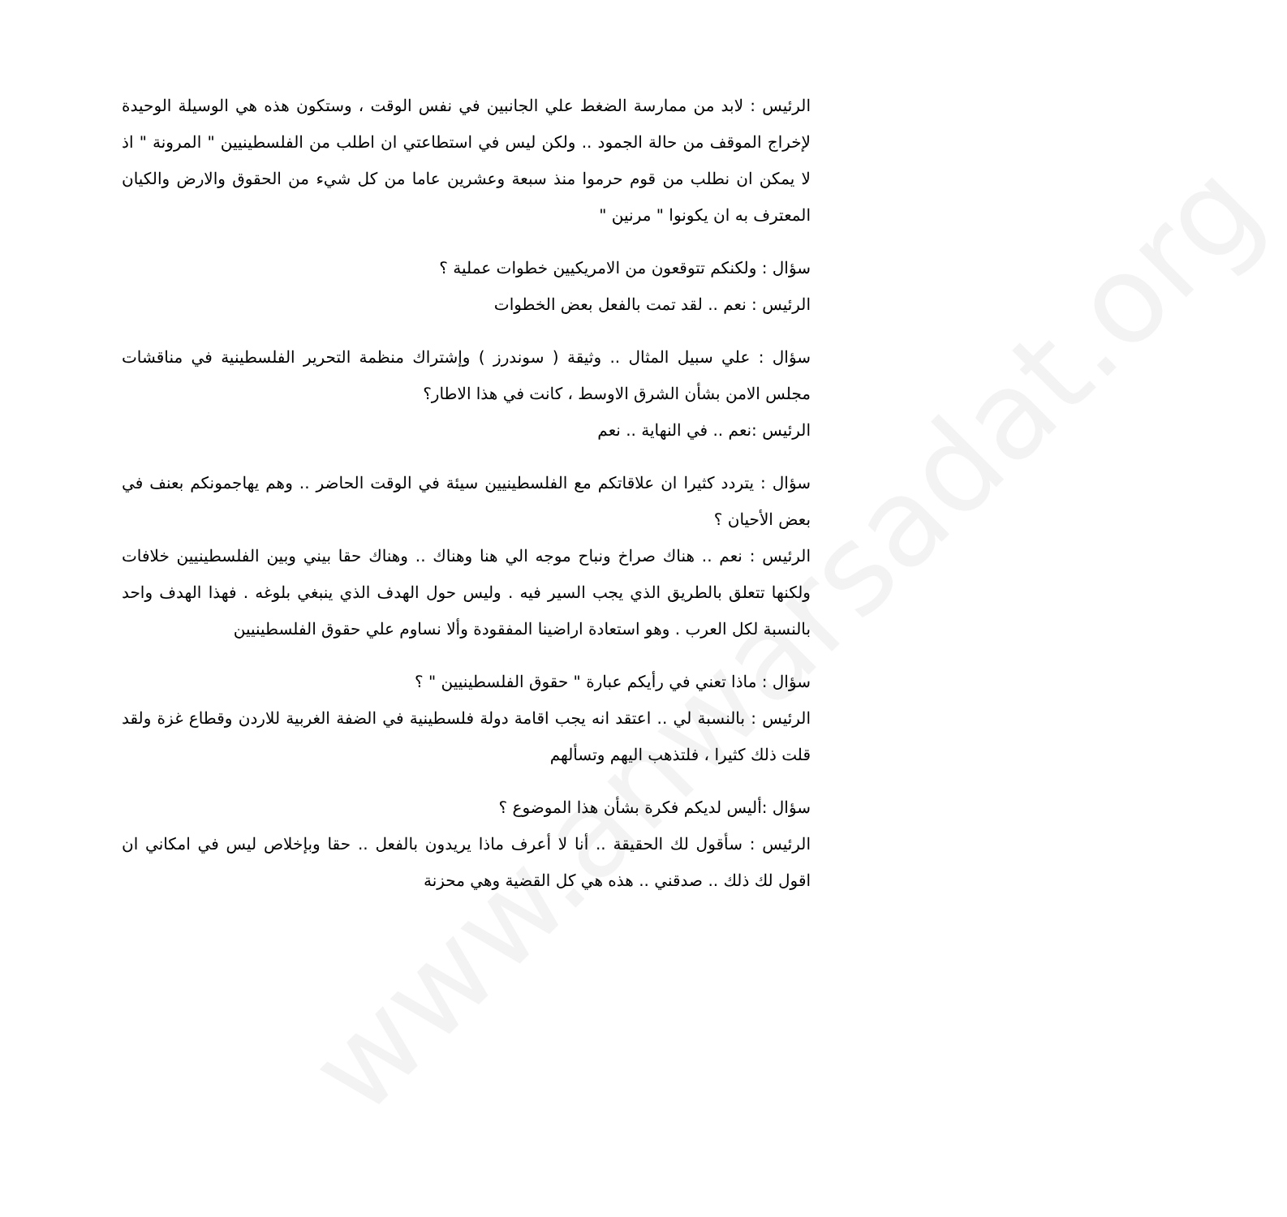www.anwarsadat.org
الرئيس : لابد من ممارسة الضغط علي الجانبين في نفس الوقت ، وستكون هذه هي الوسيلة الوحيدة لإخراج الموقف من حالة الجمود .. ولكن ليس في استطاعتي ان اطلب من الفلسطينيين " المرونة " اذ لا يمكن ان نطلب من قوم حرموا منذ سبعة وعشرين عاما من كل شيء من الحقوق والارض والكيان المعترف به ان يكونوا " مرنين "
سؤال : ولكنكم تتوقعون من الامريكيين خطوات عملية ؟
الرئيس : نعم .. لقد تمت بالفعل بعض الخطوات
سؤال : علي سبيل المثال .. وثيقة ( سوندرز ) وإشتراك منظمة التحرير الفلسطينية في مناقشات مجلس الامن بشأن الشرق الاوسط ، كانت في هذا الاطار؟
الرئيس :نعم .. في النهاية .. نعم
سؤال : يتردد كثيرا ان علاقاتكم مع الفلسطينيين سيئة في الوقت الحاضر .. وهم يهاجمونكم بعنف في بعض الأحيان ؟
الرئيس : نعم .. هناك صراخ ونباح موجه الي هنا وهناك .. وهناك حقا بيني وبين الفلسطينيين خلافات ولكنها تتعلق بالطريق الذي يجب السير فيه . وليس حول الهدف الذي ينبغي بلوغه . فهذا الهدف واحد بالنسبة لكل العرب . وهو استعادة اراضينا المفقودة وألا نساوم علي حقوق الفلسطينيين
سؤال : ماذا تعني في رأيكم عبارة " حقوق الفلسطينيين " ؟
الرئيس : بالنسبة لي .. اعتقد انه يجب اقامة دولة فلسطينية في الضفة الغربية للاردن وقطاع غزة ولقد قلت ذلك كثيرا ، فلتذهب اليهم وتسألهم
سؤال :أليس لديكم فكرة بشأن هذا الموضوع ؟
الرئيس : سأقول لك الحقيقة .. أنا لا أعرف ماذا يريدون بالفعل .. حقا وبإخلاص ليس في امكاني ان اقول لك ذلك .. صدقني .. هذه هي كل القضية وهي محزنة